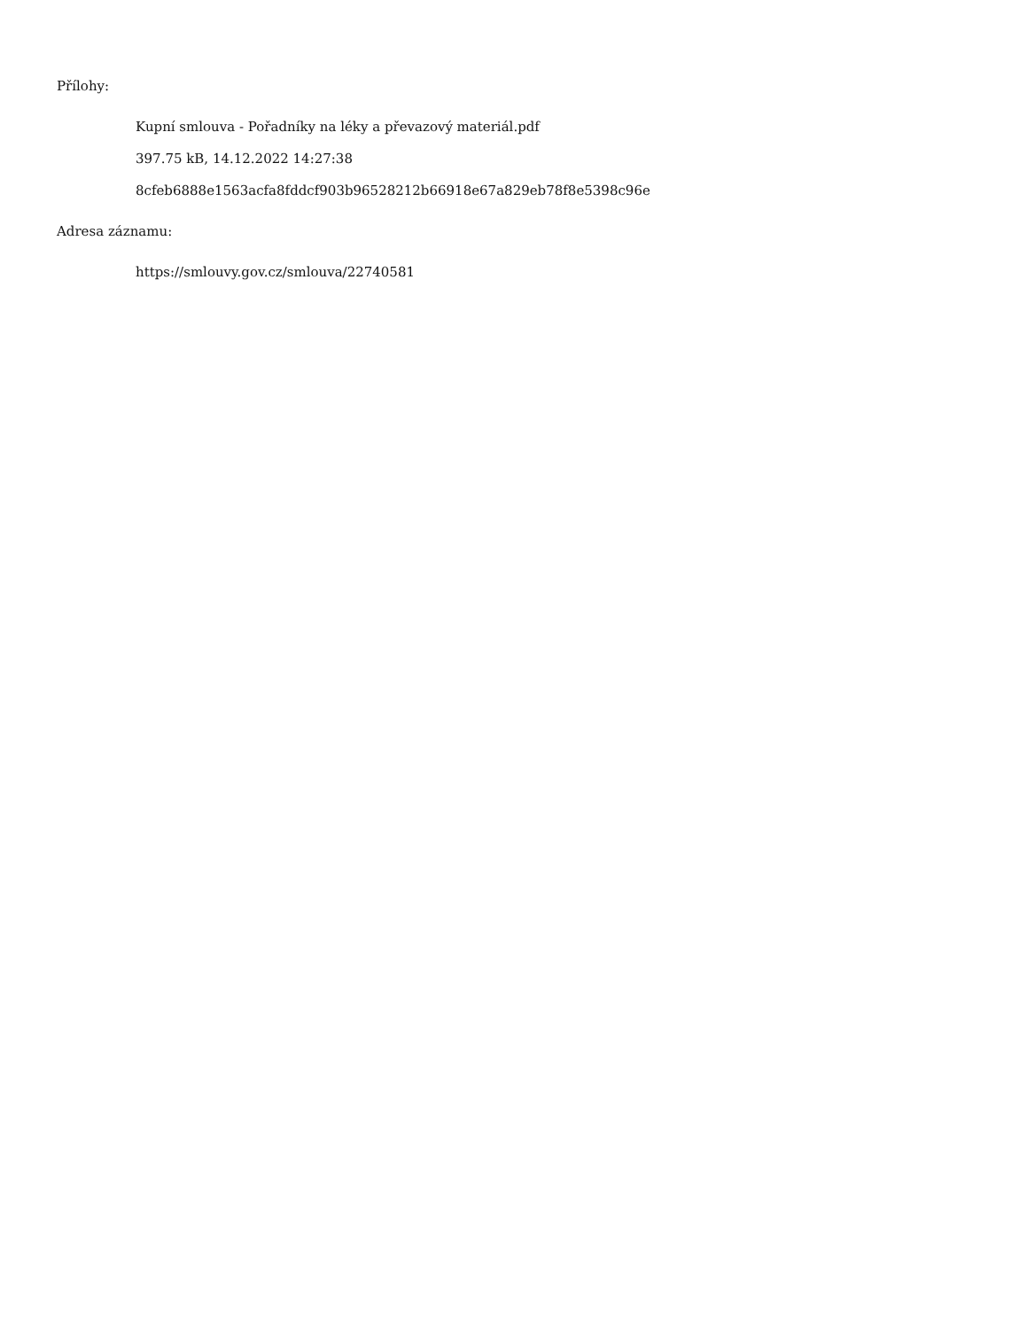Přílohy:
Kupní smlouva - Pořadníky na léky a převazový materiál.pdf
397.75 kB, 14.12.2022 14:27:38
8cfeb6888e1563acfa8fddcf903b96528212b66918e67a829eb78f8e5398c96e
Adresa záznamu:
https://smlouvy.gov.cz/smlouva/22740581